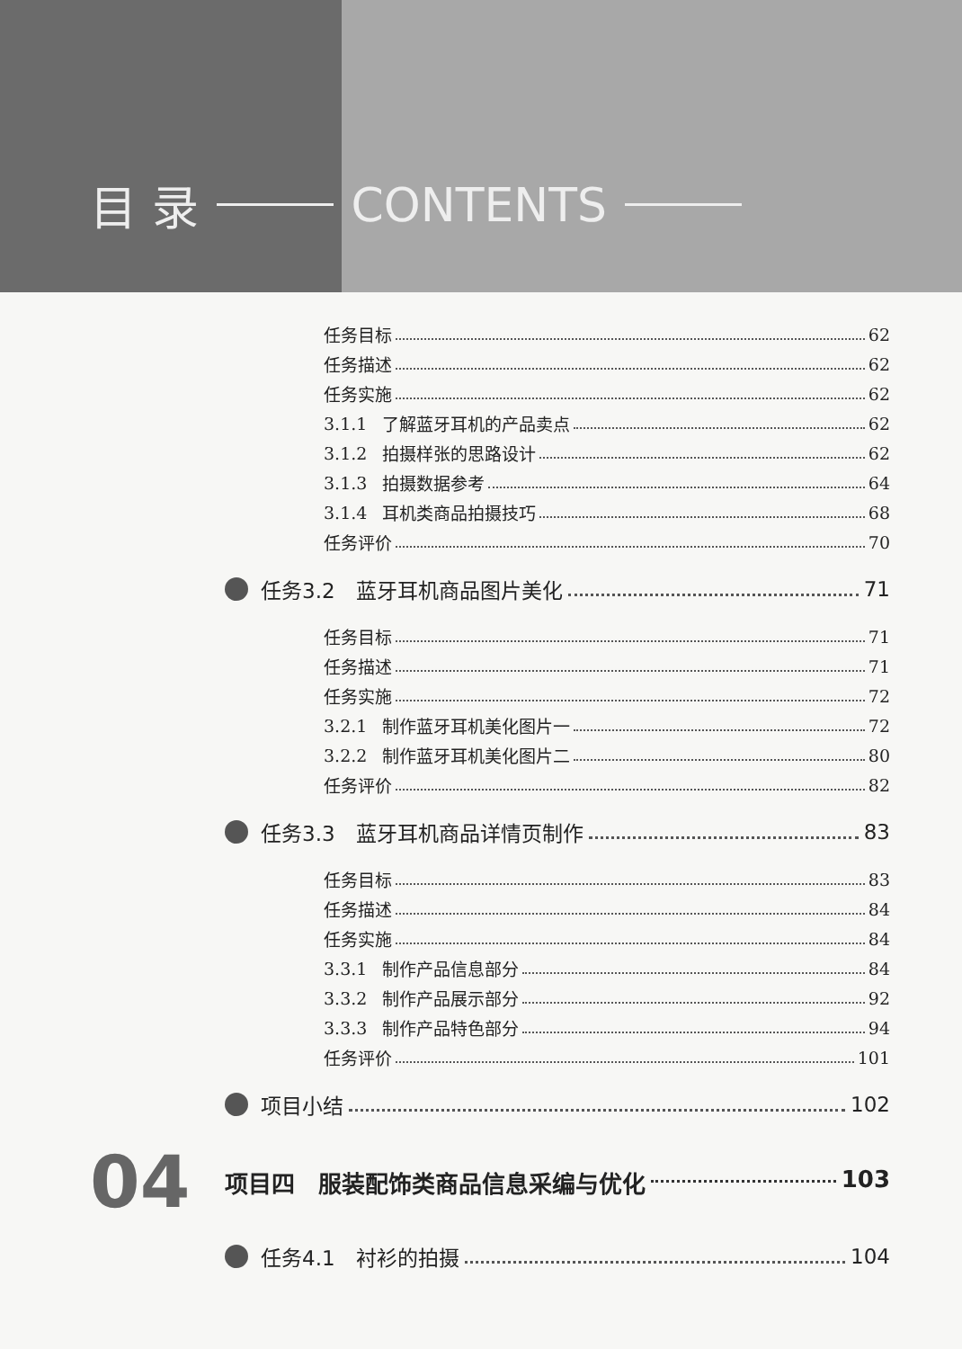目 录 CONTENTS
任务目标 62
任务描述 62
任务实施 62
3.1.1 了解蓝牙耳机的产品卖点 62
3.1.2 拍摄样张的思路设计 62
3.1.3 拍摄数据参考 64
3.1.4 耳机类商品拍摄技巧 68
任务评价 70
任务3.2　蓝牙耳机商品图片美化 71
任务目标 71
任务描述 71
任务实施 72
3.2.1 制作蓝牙耳机美化图片一 72
3.2.2 制作蓝牙耳机美化图片二 80
任务评价 82
任务3.3　蓝牙耳机商品详情页制作 83
任务目标 83
任务描述 84
任务实施 84
3.3.1 制作产品信息部分 84
3.3.2 制作产品展示部分 92
3.3.3 制作产品特色部分 94
任务评价 101
项目小结 102
04 项目四　服装配饰类商品信息采编与优化 103
任务4.1　衬衫的拍摄 104